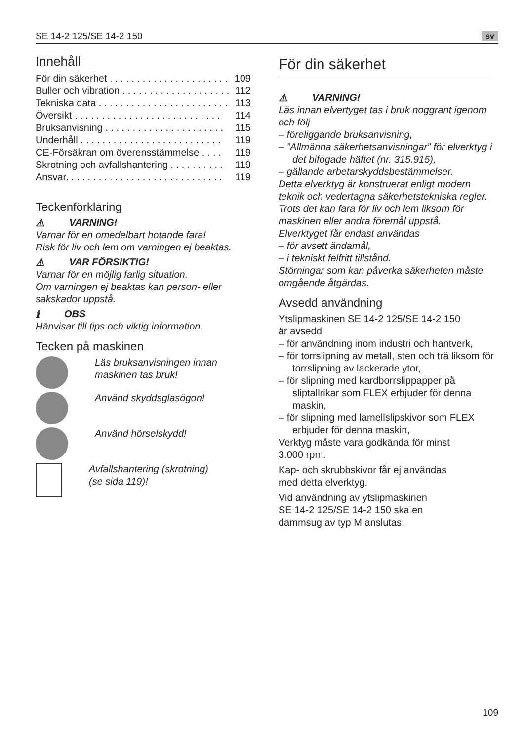SE 14-2 125/SE 14-2 150 sv
Innehåll
För din säkerhet . . . . . . . . . . . . . . . . . . . . . . 109
Buller och vibration . . . . . . . . . . . . . . . . . . . . 112
Tekniska data . . . . . . . . . . . . . . . . . . . . . . . . 113
Översikt . . . . . . . . . . . . . . . . . . . . . . . . . . . 114
Bruksanvisning . . . . . . . . . . . . . . . . . . . . . . 115
Underhåll . . . . . . . . . . . . . . . . . . . . . . . . . . 119
CE-Försäkran om överensstämmelse . . . . 119
Skrotning och avfallshantering . . . . . . . . . . 119
Ansvar. . . . . . . . . . . . . . . . . . . . . . . . . . . . . 119
Teckenförklaring
⚠ VARNING!
Varnar för en omedelbart hotande fara!
Risk för liv och lem om varningen ej beaktas.
⚠ VAR FÖRSIKTIG!
Varnar för en möjlig farlig situation.
Om varningen ej beaktas kan person- eller sakskador uppstå.
ℹ OBS
Hänvisar till tips och viktig information.
Tecken på maskinen
Läs bruksanvisningen innan maskinen tas bruk!
Använd skyddsglasögon!
Använd hörselskydd!
Avfallshantering (skrotning)
(se sida 119)!
För din säkerhet
⚠ VARNING!
Läs innan elvertyget tas i bruk noggrant igenom och följ
– föreliggande bruksanvisning,
– ”Allmänna säkerhetsanvisningar” för elverktyg i det bifogade häftet (nr. 315.915),
– gällande arbetarskyddsbestämmelser.
Detta elverktyg är konstruerat enligt modern teknik och vedertagna säkerhetstekniska regler. Trots det kan fara för liv och lem liksom för maskinen eller andra föremål uppstå.
Elverktyget får endast användas
– för avsett ändamål,
– i tekniskt felfritt tillstånd.
Störningar som kan påverka säkerheten måste omgående åtgärdas.
Avsedd användning
Ytslipmaskinen SE 14-2 125/SE 14-2 150
är avsedd
– för användning inom industri och hantverk,
– för torrslipning av metall, sten och trä liksom för torrslipning av lackerade ytor,
– för slipning med kardborrslippapper på sliptallrikar som FLEX erbjuder för denna maskin,
– för slipning med lamellslipskivor som FLEX erbjuder för denna maskin,
Verktyg måste vara godkända för minst
3.000 rpm.
Kap- och skrubbskivor får ej användas
med detta elverktyg.
Vid användning av ytslipmaskinen
SE 14-2 125/SE 14-2 150 ska en
dammsug av typ M anslutas.
109